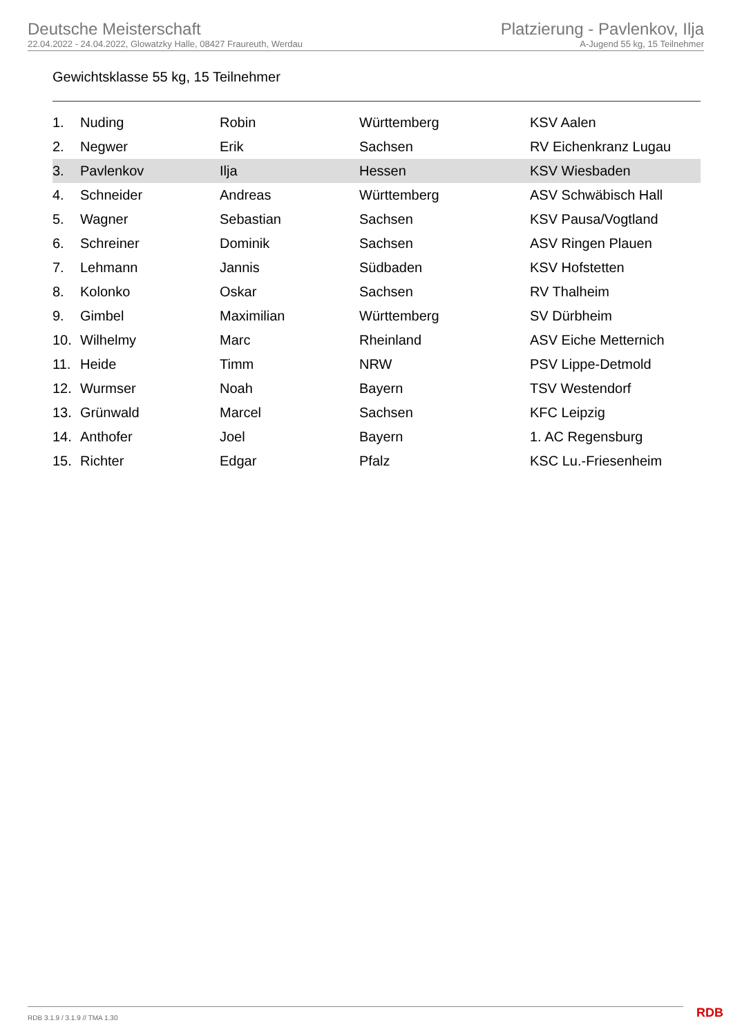Deutsche Meisterschaft
22.04.2022 - 24.04.2022, Glowatzky Halle, 08427 Fraureuth, Werdau
Platzierung - Pavlenkov, Ilja
A-Jugend 55 kg, 15 Teilnehmer
Gewichtsklasse 55 kg, 15 Teilnehmer
| 1. | Nuding | Robin | Württemberg | KSV Aalen |
| 2. | Negwer | Erik | Sachsen | RV Eichenkranz Lugau |
| 3. | Pavlenkov | Ilja | Hessen | KSV Wiesbaden |
| 4. | Schneider | Andreas | Württemberg | ASV Schwäbisch Hall |
| 5. | Wagner | Sebastian | Sachsen | KSV Pausa/Vogtland |
| 6. | Schreiner | Dominik | Sachsen | ASV Ringen Plauen |
| 7. | Lehmann | Jannis | Südbaden | KSV Hofstetten |
| 8. | Kolonko | Oskar | Sachsen | RV Thalheim |
| 9. | Gimbel | Maximilian | Württemberg | SV Dürbheim |
| 10. | Wilhelmy | Marc | Rheinland | ASV Eiche Metternich |
| 11. | Heide | Timm | NRW | PSV Lippe-Detmold |
| 12. | Wurmser | Noah | Bayern | TSV Westendorf |
| 13. | Grünwald | Marcel | Sachsen | KFC Leipzig |
| 14. | Anthofer | Joel | Bayern | 1. AC Regensburg |
| 15. | Richter | Edgar | Pfalz | KSC Lu.-Friesenheim |
RDB 3.1.9 / 3.1.9 // TMA 1.30 RDB